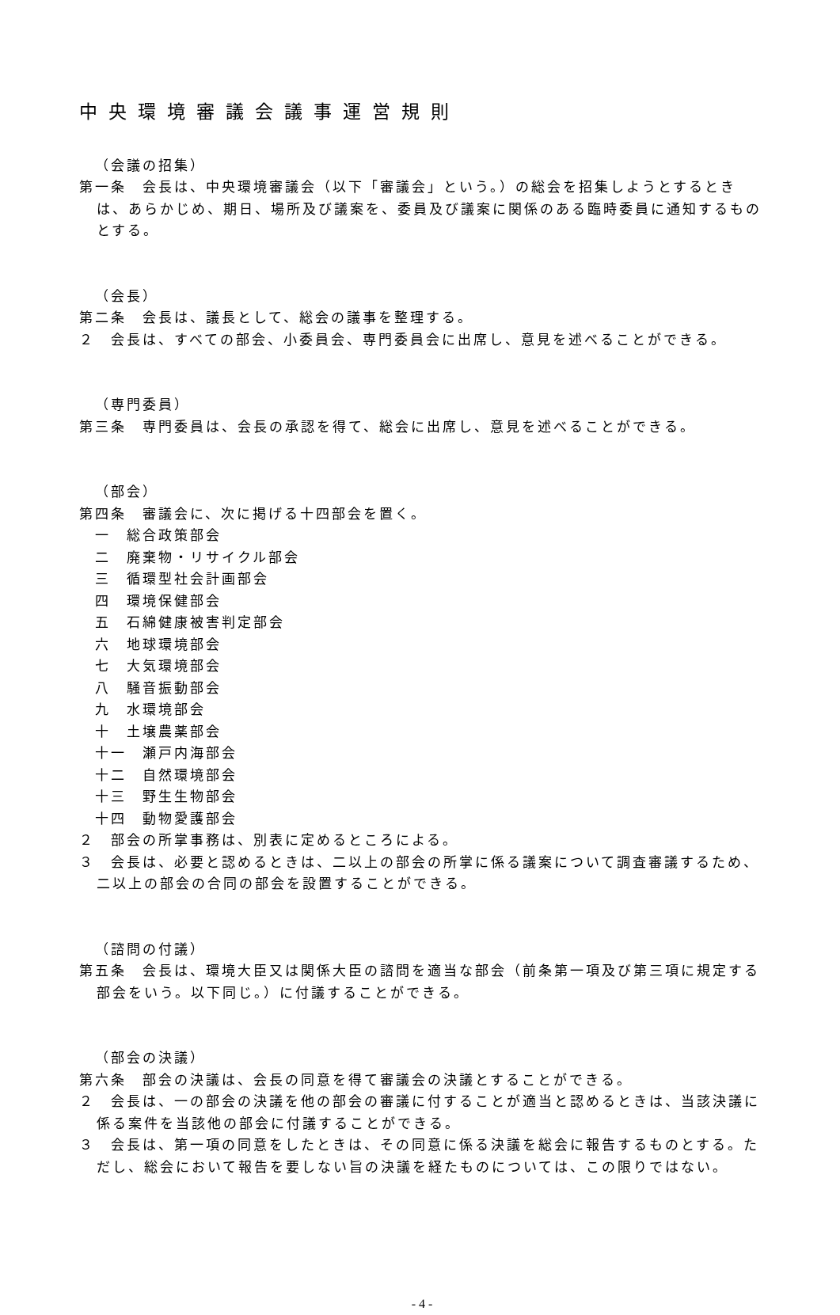中央環境審議会議事運営規則
（会議の招集）
第一条　会長は、中央環境審議会（以下「審議会」という。）の総会を招集しようとするときは、あらかじめ、期日、場所及び議案を、委員及び議案に関係のある臨時委員に通知するものとする。
（会長）
第二条　会長は、議長として、総会の議事を整理する。
２　会長は、すべての部会、小委員会、専門委員会に出席し、意見を述べることができる。
（専門委員）
第三条　専門委員は、会長の承認を得て、総会に出席し、意見を述べることができる。
（部会）
第四条　審議会に、次に掲げる十四部会を置く。
一　総合政策部会
二　廃棄物・リサイクル部会
三　循環型社会計画部会
四　環境保健部会
五　石綿健康被害判定部会
六　地球環境部会
七　大気環境部会
八　騒音振動部会
九　水環境部会
十　土壌農薬部会
十一　瀬戸内海部会
十二　自然環境部会
十三　野生生物部会
十四　動物愛護部会
２　部会の所掌事務は、別表に定めるところによる。
３　会長は、必要と認めるときは、二以上の部会の所掌に係る議案について調査審議するため、二以上の部会の合同の部会を設置することができる。
（諮問の付議）
第五条　会長は、環境大臣又は関係大臣の諮問を適当な部会（前条第一項及び第三項に規定する部会をいう。以下同じ。）に付議することができる。
（部会の決議）
第六条　部会の決議は、会長の同意を得て審議会の決議とすることができる。
２　会長は、一の部会の決議を他の部会の審議に付することが適当と認めるときは、当該決議に係る案件を当該他の部会に付議することができる。
３　会長は、第一項の同意をしたときは、その同意に係る決議を総会に報告するものとする。ただし、総会において報告を要しない旨の決議を経たものについては、この限りではない。
- 4 -